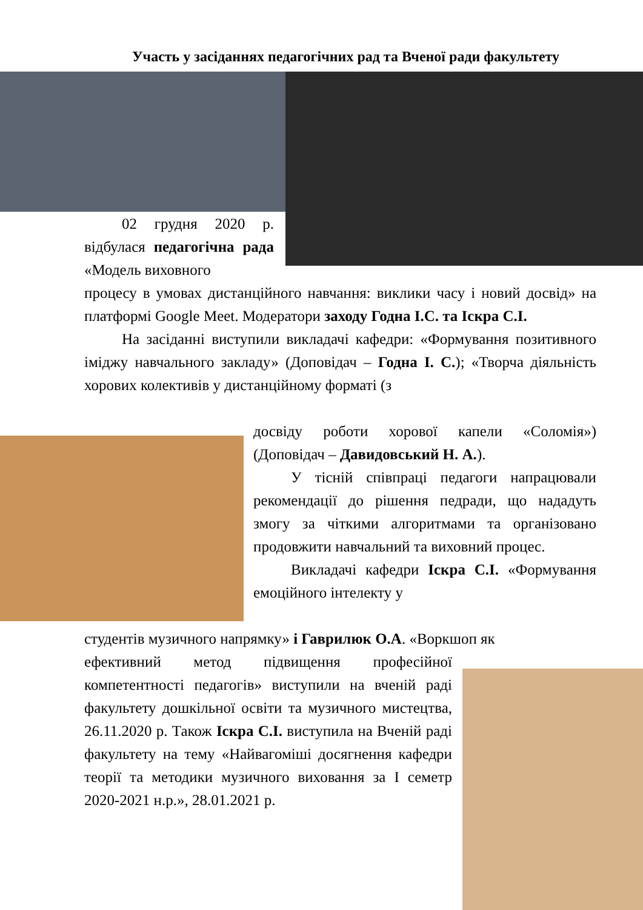Участь у засіданнях педагогічних рад та Вченої ради факультету
02 грудня 2020 р. відбулася педагогічна рада «Модель виховного
процесу в умовах дистанційного навчання: виклики часу і новий досвід» на платформі Google Meet. Модератори заходу Годна І.С. та Іскра С.І.
На засіданні виступили викладачі кафедри: «Формування позитивного іміджу навчального закладу» (Доповідач – Годна І. С.); «Творча діяльність хорових колективів у дистанційному форматі (з
досвіду роботи хорової капели «Соломія») (Доповідач – Давидовський Н. А.).
У тісній співпраці педагоги напрацювали рекомендації до рішення педради, що нададуть змогу за чіткими алгоритмами та організовано продовжити навчальний та виховний процес.
Викладачі кафедри Іскра С.І. «Формування емоційного інтелекту у
студентів музичного напрямку» і Гаврилюк О.А. «Воркшоп як
ефективний метод підвищення професійної компетентності педагогів» виступили на вченій раді факультету дошкільної освіти та музичного мистецтва, 26.11.2020 р. Також Іскра С.І. виступила на Вченій раді факультету на тему «Найвагоміші досягнення кафедри теорії та методики музичного виховання за І семетр 2020-2021 н.р.», 28.01.2021 р.